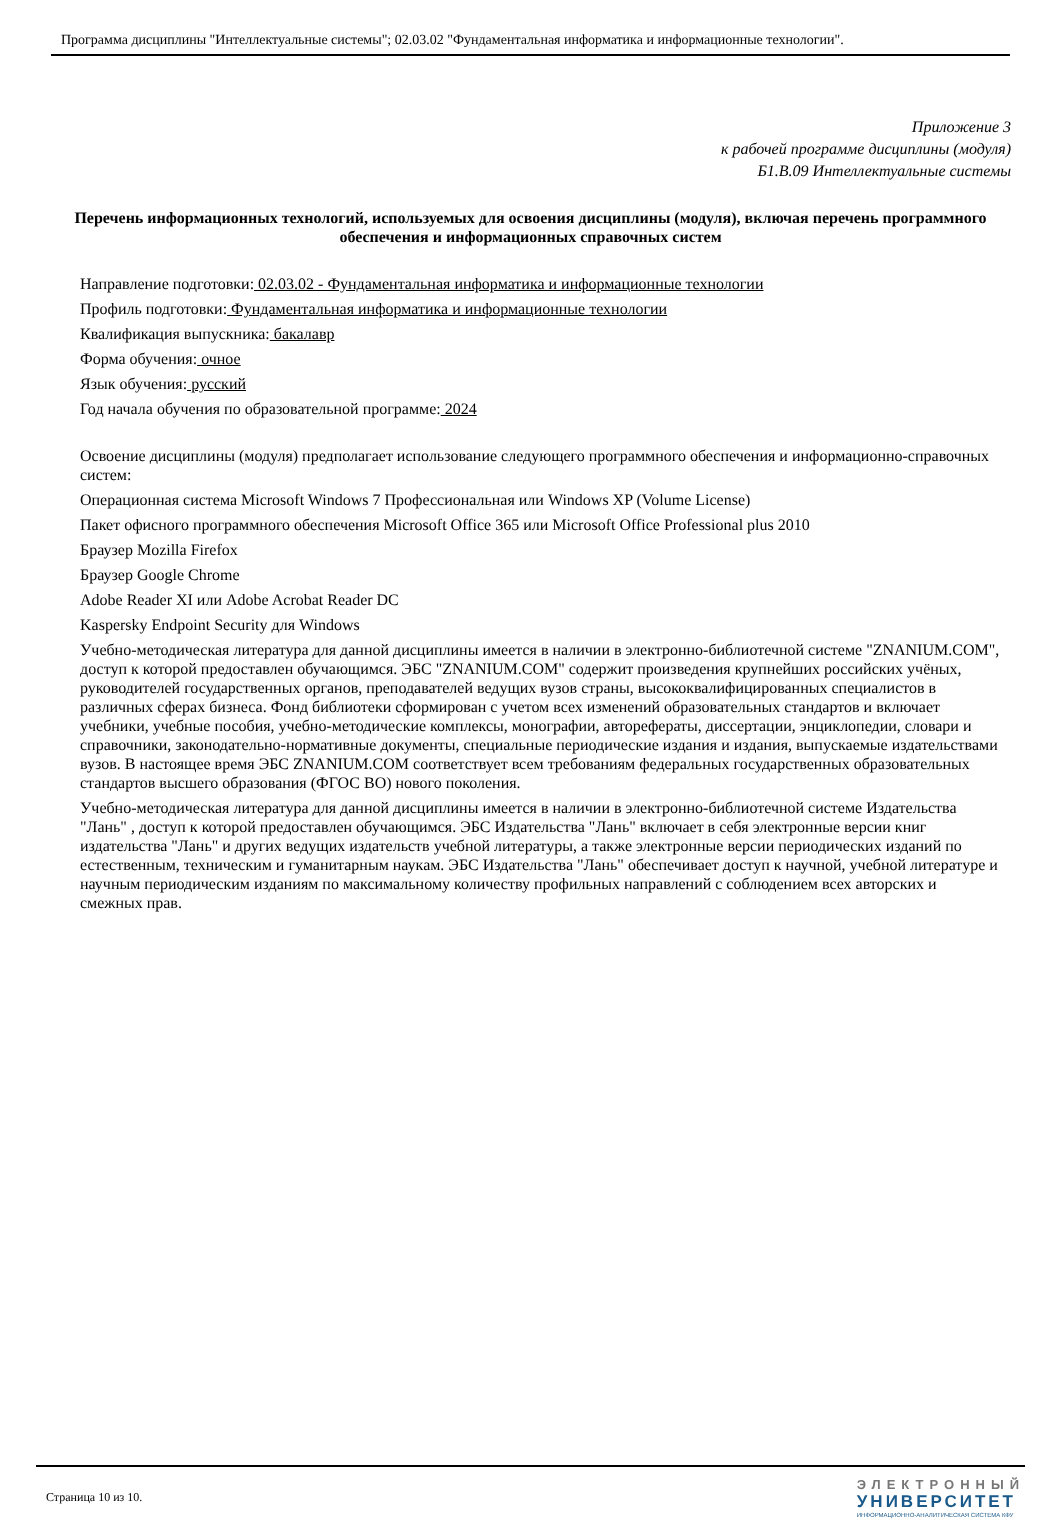Программа дисциплины "Интеллектуальные системы"; 02.03.02 "Фундаментальная информатика и информационные технологии".
Приложение 3
к рабочей программе дисциплины (модуля)
Б1.В.09 Интеллектуальные системы
Перечень информационных технологий, используемых для освоения дисциплины (модуля), включая перечень программного обеспечения и информационных справочных систем
Направление подготовки: 02.03.02 - Фундаментальная информатика и информационные технологии
Профиль подготовки: Фундаментальная информатика и информационные технологии
Квалификация выпускника: бакалавр
Форма обучения: очное
Язык обучения: русский
Год начала обучения по образовательной программе: 2024
Освоение дисциплины (модуля) предполагает использование следующего программного обеспечения и информационно-справочных систем:
Операционная система Microsoft Windows 7 Профессиональная или Windows XP (Volume License)
Пакет офисного программного обеспечения Microsoft Office 365 или Microsoft Office Professional plus 2010
Браузер Mozilla Firefox
Браузер Google Chrome
Adobe Reader XI или Adobe Acrobat Reader DC
Kaspersky Endpoint Security для Windows
Учебно-методическая литература для данной дисциплины имеется в наличии в электронно-библиотечной системе "ZNANIUM.COM", доступ к которой предоставлен обучающимся. ЭБС "ZNANIUM.COM" содержит произведения крупнейших российских учёных, руководителей государственных органов, преподавателей ведущих вузов страны, высококвалифицированных специалистов в различных сферах бизнеса. Фонд библиотеки сформирован с учетом всех изменений образовательных стандартов и включает учебники, учебные пособия, учебно-методические комплексы, монографии, авторефераты, диссертации, энциклопедии, словари и справочники, законодательно-нормативные документы, специальные периодические издания и издания, выпускаемые издательствами вузов. В настоящее время ЭБС ZNANIUM.COM соответствует всем требованиям федеральных государственных образовательных стандартов высшего образования (ФГОС ВО) нового поколения.
Учебно-методическая литература для данной дисциплины имеется в наличии в электронно-библиотечной системе Издательства "Лань" , доступ к которой предоставлен обучающимся. ЭБС Издательства "Лань" включает в себя электронные версии книг издательства "Лань" и других ведущих издательств учебной литературы, а также электронные версии периодических изданий по естественным, техническим и гуманитарным наукам. ЭБС Издательства "Лань" обеспечивает доступ к научной, учебной литературе и научным периодическим изданиям по максимальному количеству профильных направлений с соблюдением всех авторских и смежных прав.
Страница 10 из 10.
ЭЛЕКТРОННЫЙ
УНИВЕРСИТЕТ
ИНФОРМАЦИОННО-АНАЛИТИЧЕСКАЯ СИСТЕМА КФУ